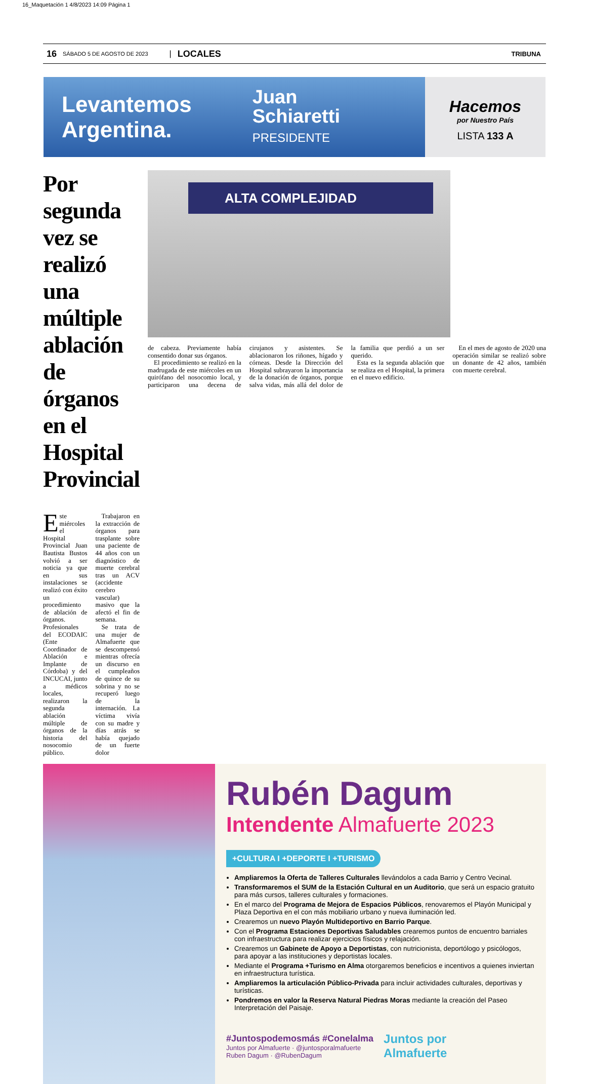16_Maquetación 1 4/8/2023 14:09 Página 1
16 SÁBADO 5 DE AGOSTO DE 2023 | LOCALES TRIBUNA
Levantemos
Argentina.
Juan
Schiaretti
PRESIDENTE
Hacemos
por Nuestro País
LISTA 133 A
Por segunda vez se realizó una múltiple ablación de órganos en el Hospital Provincial
Este miércoles el Hospital Provincial Juan Bautista Bustos volvió a ser noticia ya que en sus instalaciones se realizó con éxito un procedimiento de ablación de órganos. Profesionales del ECODAIC (Ente Coordinador de Ablación e Implante de Córdoba) y del INCUCAI, junto a médicos locales, realizaron la segunda ablación múltiple de órganos de la historia del nosocomio público.
Trabajaron en la extracción de órganos para trasplante sobre una paciente de 44 años con un diagnóstico de muerte cerebral tras un ACV (accidente cerebro vascular) masivo que la afectó el fin de semana.
Se trata de una mujer de Almafuerte que se descompensó mientras ofrecía un discurso en el cumpleaños de quince de su sobrina y no se recuperó luego de la internación. La víctima vivía con su madre y días atrás se había quejado de un fuerte dolor
ALTA COMPLEJIDAD
de cabeza. Previamente había consentido donar sus órganos.
El procedimiento se realizó en la madrugada de este miércoles en un quirófano del nosocomio local, y participaron una decena de cirujanos y asistentes. Se ablacionaron los riñones, hígado y córneas. Desde la Dirección del Hospital subrayaron la importancia de la donación de órganos, porque salva vidas, más allá del dolor de la familia que perdió a un ser querido.
Esta es la segunda ablación que se realiza en el Hospital, la primera en el nuevo edificio.
En el mes de agosto de 2020 una operación similar se realizó sobre un donante de 42 años, también con muerte cerebral.
Rubén Dagum
Intendente Almafuerte 2023
+CULTURA I +DEPORTE I +TURISMO
Ampliaremos la Oferta de Talleres Culturales llevándolos a cada Barrio y Centro Vecinal.
Transformaremos el SUM de la Estación Cultural en un Auditorio, que será un espacio gratuito para más cursos, talleres culturales y formaciones.
En el marco del Programa de Mejora de Espacios Públicos, renovaremos el Playón Municipal y Plaza Deportiva en el con más mobiliario urbano y nueva iluminación led.
Crearemos un nuevo Playón Multideportivo en Barrio Parque.
Con el Programa Estaciones Deportivas Saludables crearemos puntos de encuentro barriales con infraestructura para realizar ejercicios físicos y relajación.
Crearemos un Gabinete de Apoyo a Deportistas, con nutricionista, deportólogo y psicólogos, para apoyar a las instituciones y deportistas locales.
Mediante el Programa +Turismo en Alma otorgaremos beneficios e incentivos a quienes inviertan en infraestructura turística.
Ampliaremos la articulación Público-Privada para incluir actividades culturales, deportivas y turísticas.
Pondremos en valor la Reserva Natural Piedras Moras mediante la creación del Paseo Interpretación del Paisaje.
#Juntospodemosmás #Conelalma
Juntos por Almafuerte · @juntosporalmafuerte
Ruben Dagum · @RubenDagum
Juntos por
Almafuerte